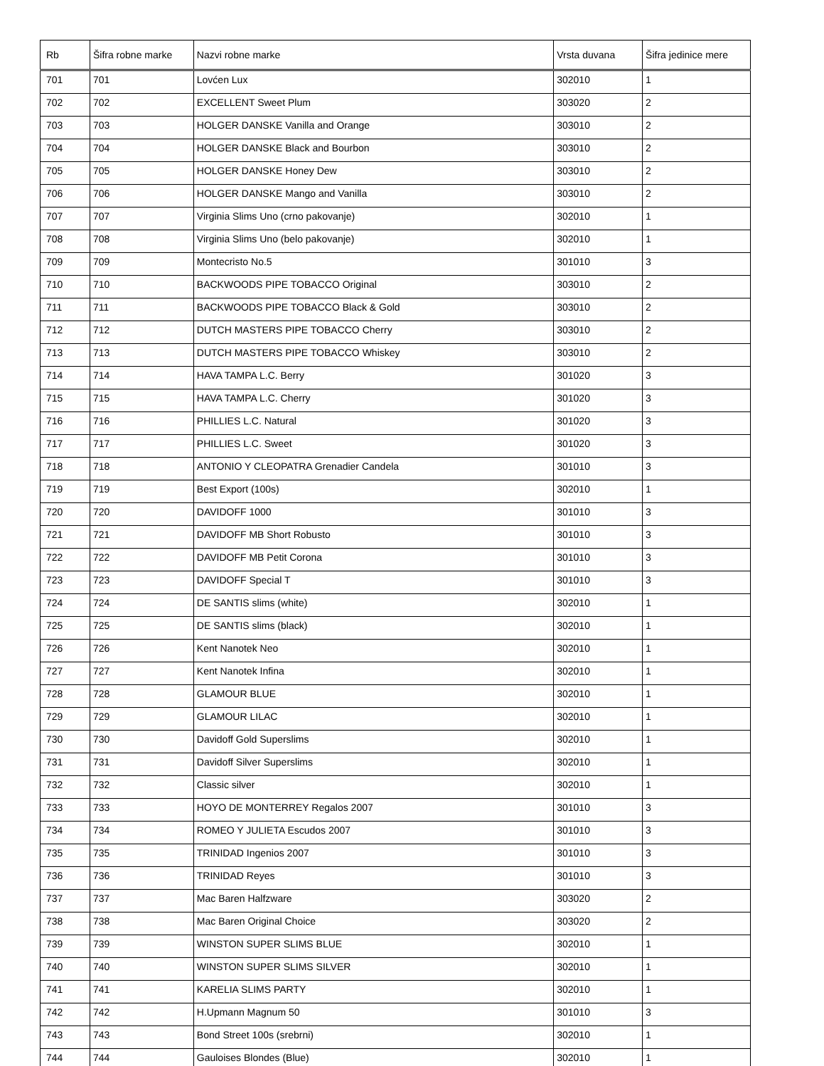| Rb | Šifra robne marke | Nazvi robne marke | Vrsta duvana | Šifra jedinice mere |
| --- | --- | --- | --- | --- |
| 701 | 701 | Lovćen Lux | 302010 | 1 |
| 702 | 702 | EXCELLENT Sweet Plum | 303020 | 2 |
| 703 | 703 | HOLGER DANSKE Vanilla and Orange | 303010 | 2 |
| 704 | 704 | HOLGER DANSKE Black and Bourbon | 303010 | 2 |
| 705 | 705 | HOLGER DANSKE Honey Dew | 303010 | 2 |
| 706 | 706 | HOLGER DANSKE Mango and Vanilla | 303010 | 2 |
| 707 | 707 | Virginia Slims Uno (crno pakovanje) | 302010 | 1 |
| 708 | 708 | Virginia Slims Uno (belo pakovanje) | 302010 | 1 |
| 709 | 709 | Montecristo No.5 | 301010 | 3 |
| 710 | 710 | BACKWOODS PIPE TOBACCO Original | 303010 | 2 |
| 711 | 711 | BACKWOODS PIPE TOBACCO Black & Gold | 303010 | 2 |
| 712 | 712 | DUTCH MASTERS PIPE TOBACCO Cherry | 303010 | 2 |
| 713 | 713 | DUTCH MASTERS PIPE TOBACCO Whiskey | 303010 | 2 |
| 714 | 714 | HAVA TAMPA L.C. Berry | 301020 | 3 |
| 715 | 715 | HAVA TAMPA L.C. Cherry | 301020 | 3 |
| 716 | 716 | PHILLIES L.C. Natural | 301020 | 3 |
| 717 | 717 | PHILLIES L.C. Sweet | 301020 | 3 |
| 718 | 718 | ANTONIO Y CLEOPATRA Grenadier Candela | 301010 | 3 |
| 719 | 719 | Best Export (100s) | 302010 | 1 |
| 720 | 720 | DAVIDOFF 1000 | 301010 | 3 |
| 721 | 721 | DAVIDOFF MB Short Robusto | 301010 | 3 |
| 722 | 722 | DAVIDOFF MB Petit Corona | 301010 | 3 |
| 723 | 723 | DAVIDOFF Special T | 301010 | 3 |
| 724 | 724 | DE SANTIS slims (white) | 302010 | 1 |
| 725 | 725 | DE SANTIS slims (black) | 302010 | 1 |
| 726 | 726 | Kent Nanotek Neo | 302010 | 1 |
| 727 | 727 | Kent Nanotek Infina | 302010 | 1 |
| 728 | 728 | GLAMOUR BLUE | 302010 | 1 |
| 729 | 729 | GLAMOUR LILAC | 302010 | 1 |
| 730 | 730 | Davidoff Gold Superslims | 302010 | 1 |
| 731 | 731 | Davidoff Silver Superslims | 302010 | 1 |
| 732 | 732 | Classic silver | 302010 | 1 |
| 733 | 733 | HOYO DE MONTERREY Regalos 2007 | 301010 | 3 |
| 734 | 734 | ROMEO Y JULIETA Escudos 2007 | 301010 | 3 |
| 735 | 735 | TRINIDAD Ingenios 2007 | 301010 | 3 |
| 736 | 736 | TRINIDAD Reyes | 301010 | 3 |
| 737 | 737 | Mac Baren Halfzware | 303020 | 2 |
| 738 | 738 | Mac Baren Original Choice | 303020 | 2 |
| 739 | 739 | WINSTON SUPER SLIMS BLUE | 302010 | 1 |
| 740 | 740 | WINSTON SUPER SLIMS SILVER | 302010 | 1 |
| 741 | 741 | KARELIA SLIMS PARTY | 302010 | 1 |
| 742 | 742 | H.Upmann Magnum 50 | 301010 | 3 |
| 743 | 743 | Bond Street 100s (srebrni) | 302010 | 1 |
| 744 | 744 | Gauloises Blondes (Blue) | 302010 | 1 |